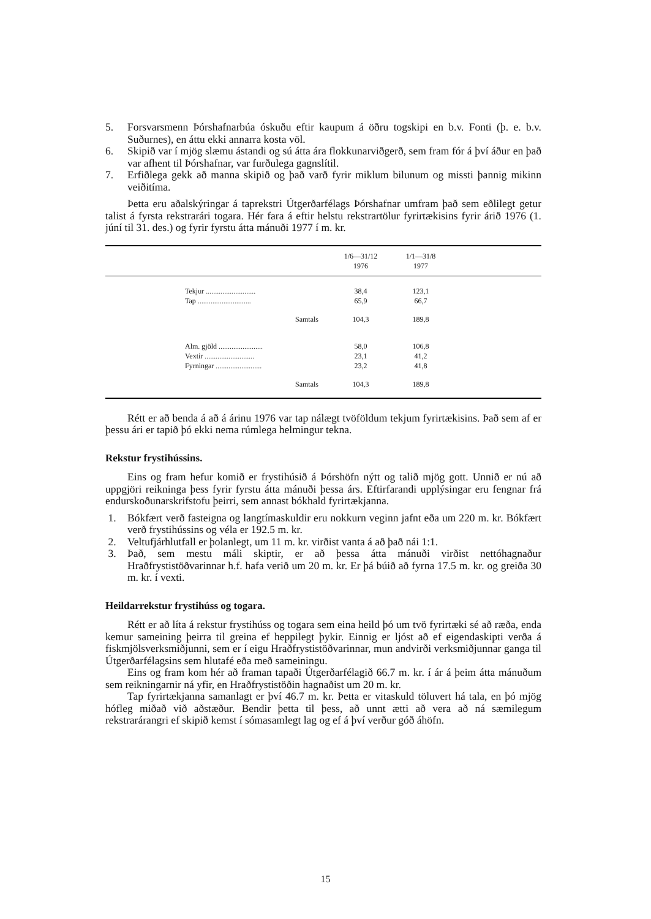5. Forsvarsmenn Þórshafnarbúa óskuðu eftir kaupum á öðru togskipi en b.v. Fonti (þ. e. b.v. Suðurnes), en áttu ekki annarra kosta völ.
6. Skipið var í mjög slæmu ástandi og sú átta ára flokkunarviðgerð, sem fram fór á því áður en það var afhent til Þórshafnar, var furðulega gagnslítil.
7. Erfiðlega gekk að manna skipið og það varð fyrir miklum bilunum og missti þannig mikinn veiðitíma.
Þetta eru aðalskýringar á taprekstri Útgerðarfélags Þórshafnar umfram það sem eðlilegt getur talist á fyrsta rekstrarári togara. Hér fara á eftir helstu rekstrartölur fyrirtækisins fyrir árið 1976 (1. júní til 31. des.) og fyrir fyrstu átta mánuði 1977 í m. kr.
| | 1/6—31/12 1976 | 1/1—31/8 1977 | |
| --- | --- | --- | --- |
| Tekjur ........................... | 38,4 | 123,1 | |
| Tap ............................. | 65,9 | 66,7 | |
| Samtals | 104,3 | 189,8 | |
| Alm. gjöld ........................ | 58,0 | 106,8 | |
| Vextir ........................... | 23,1 | 41,2 | |
| Fyrningar ......................... | 23,2 | 41,8 | |
| Samtals | 104,3 | 189,8 | |
Rétt er að benda á að á árinu 1976 var tap nálægt tvöföldum tekjum fyrirtækisins. Það sem af er þessu ári er tapið þó ekki nema rúmlega helmingur tekna.
Rekstur frystihússins.
Eins og fram hefur komið er frystihúsið á Þórshöfn nýtt og talið mjög gott. Unnið er nú að uppgjöri reikninga þess fyrir fyrstu átta mánuði þessa árs. Eftirfarandi upplýsingar eru fengnar frá endurskoðunarskrifstofu þeirri, sem annast bókhald fyrirtækjanna.
1. Bókfært verð fasteigna og langtímaskuldir eru nokkurn veginn jafnt eða um 220 m. kr. Bókfært verð frystihússins og véla er 192.5 m. kr.
2. Veltufjárhlutfall er þolanlegt, um 11 m. kr. virðist vanta á að það nái 1:1.
3. Það, sem mestu máli skiptir, er að þessa átta mánuði virðist nettóhagnaður Hraðfrystistöðvarinnar h.f. hafa verið um 20 m. kr. Er þá búið að fyrna 17.5 m. kr. og greiða 30 m. kr. í vexti.
Heildarrekstur frystihúss og togara.
Rétt er að líta á rekstur frystihúss og togara sem eina heild þó um tvö fyrirtæki sé að ræða, enda kemur sameining þeirra til greina ef heppilegt þykir. Einnig er ljóst að ef eigendaskipti verða á fiskmjölsverksmiðjunni, sem er í eigu Hraðfrystistöðvarinnar, mun andvirði verksmiðjunnar ganga til Útgerðarfélagsins sem hlutafé eða með sameiningu.
Eins og fram kom hér að framan tapaði Útgerðarfélagið 66.7 m. kr. í ár á þeim átta mánuðum sem reikningarnir ná yfir, en Hraðfrystistöðin hagnaðist um 20 m. kr.
Tap fyrirtækjanna samanlagt er því 46.7 m. kr. Þetta er vitaskuld töluvert há tala, en þó mjög hófleg miðað við aðstæður. Bendir þetta til þess, að unnt ætti að vera að ná sæmilegum rekstrarárangri ef skipið kemst í sómasamlegt lag og ef á því verður góð áhöfn.
15